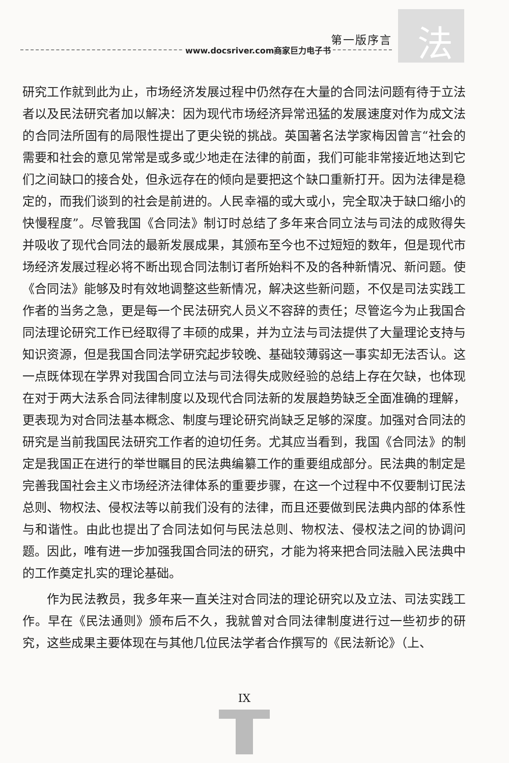法 第一版序言
www.docsriver.com商家巨力电子书
研究工作就到此为止，市场经济发展过程中仍然存在大量的合同法问题有待于立法者以及民法研究者加以解决：因为现代市场经济异常迅猛的发展速度对作为成文法的合同法所固有的局限性提出了更尖锐的挑战。英国著名法学家梅因曾言“社会的需要和社会的意见常常是或多或少地走在法律的前面，我们可能非常接近地达到它们之间缺口的接合处，但永远存在的倾向是要把这个缺口重新打开。因为法律是稳定的，而我们谈到的社会是前进的。人民幸福的或大或小，完全取决于缺口缩小的快慢程度”。尽管我国《合同法》制订时总结了多年来合同立法与司法的成败得失并吸收了现代合同法的最新发展成果，其颁布至今也不过短短的数年，但是现代市场经济发展过程必将不断出现合同法制订者所始料不及的各种新情况、新问题。使《合同法》能够及时有效地调整这些新情况，解决这些新问题，不仅是司法实践工作者的当务之急，更是每一个民法研究人员义不容辞的责任；尽管迄今为止我国合同法理论研究工作已经取得了丰硕的成果，并为立法与司法提供了大量理论支持与知识资源，但是我国合同法学研究起步较晚、基础较薄弱这一事实却无法否认。这一点既体现在学界对我国合同立法与司法得失成败经验的总结上存在欠缺，也体现在对于两大法系合同法律制度以及现代合同法新的发展趋势缺乏全面准确的理解，更表现为对合同法基本概念、制度与理论研究尚缺乏足够的深度。加强对合同法的研究是当前我国民法研究工作者的迫切任务。尤其应当看到，我国《合同法》的制定是我国正在进行的举世瞩目的民法典编纂工作的重要组成部分。民法典的制定是完善我国社会主义市场经济法律体系的重要步骤，在这一个过程中不仅要制订民法总则、物权法、侵权法等以前我们没有的法律，而且还要做到民法典内部的体系性与和谐性。由此也提出了合同法如何与民法总则、物权法、侵权法之间的协调问题。因此，唯有进一步加强我国合同法的研究，才能为将来把合同法融入民法典中的工作奠定扎实的理论基础。
作为民法教员，我多年来一直关注对合同法的理论研究以及立法、司法实践工作。早在《民法通则》颁布后不久，我就曾对合同法律制度进行过一些初步的研究，这些成果主要体现在与其他几位民法学者合作撰写的《民法新论》（上、
IX